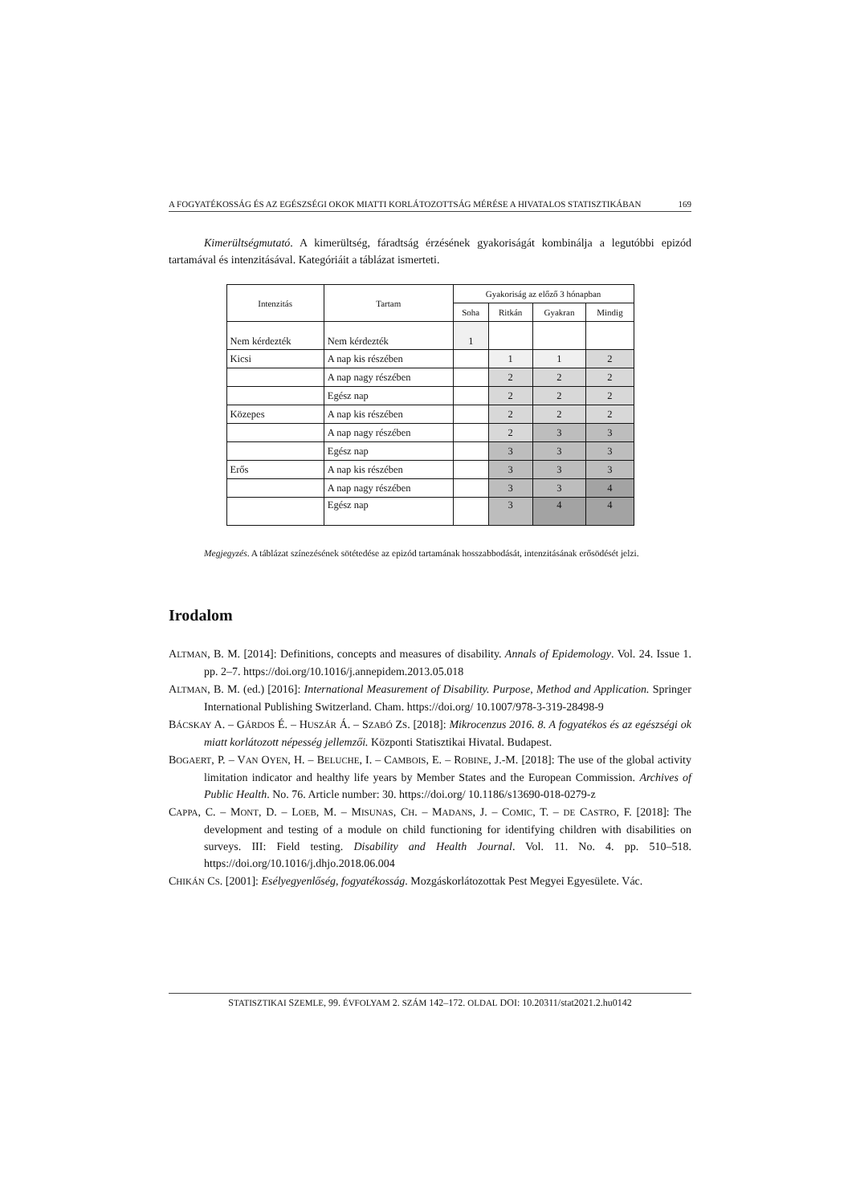A FOGYATÉKOSSÁG ÉS AZ EGÉSZSÉGI OKOK MIATTI KORLÁTOZOTTSÁG MÉRÉSE A HIVATALOS STATISZTIKÁBAN 169
Kimerültségmutató. A kimerültség, fáradtság érzésének gyakoriságát kombinálja a legutóbbi epizód tartamával és intenzitásával. Kategóriáit a táblázat ismerteti.
| Intenzitás | Tartam | Gyakoriság az előző 3 hónapban | | | |
| --- | --- | --- | --- | --- | --- |
| | | Soha | Ritkán | Gyakran | Mindig |
| Nem kérdezték | Nem kérdezték | 1 | | | |
| Kicsi | A nap kis részében | | 1 | 1 | 2 |
| | A nap nagy részében | | 2 | 2 | 2 |
| | Egész nap | | 2 | 2 | 2 |
| Közepes | A nap kis részében | | 2 | 2 | 2 |
| | A nap nagy részében | | 2 | 3 | 3 |
| | Egész nap | | 3 | 3 | 3 |
| Erős | A nap kis részében | | 3 | 3 | 3 |
| | A nap nagy részében | | 3 | 3 | 4 |
| | Egész nap | | 3 | 4 | 4 |
Megjegyzés. A táblázat színezésének sötétedése az epizód tartamának hosszabbodását, intenzitásának erősödését jelzi.
Irodalom
ALTMAN, B. M. [2014]: Definitions, concepts and measures of disability. Annals of Epidemology. Vol. 24. Issue 1. pp. 2–7. https://doi.org/10.1016/j.annepidem.2013.05.018
ALTMAN, B. M. (ed.) [2016]: International Measurement of Disability. Purpose, Method and Application. Springer International Publishing Switzerland. Cham. https://doi.org/ 10.1007/978-3-319-28498-9
BÁCSKAY A. – GÁRDOS É. – HUSZÁR Á. – SZABÓ ZS. [2018]: Mikrocenzus 2016. 8. A fogyatékos és az egészségi ok miatt korlátozott népesség jellemzői. Központi Statisztikai Hivatal. Budapest.
BOGAERT, P. – VAN OYEN, H. – BELUCHE, I. – CAMBOIS, E. – ROBINE, J.-M. [2018]: The use of the global activity limitation indicator and healthy life years by Member States and the European Commission. Archives of Public Health. No. 76. Article number: 30. https://doi.org/ 10.1186/s13690-018-0279-z
CAPPA, C. – MONT, D. – LOEB, M. – MISUNAS, CH. – MADANS, J. – COMIC, T. – DE CASTRO, F. [2018]: The development and testing of a module on child functioning for identifying children with disabilities on surveys. III: Field testing. Disability and Health Journal. Vol. 11. No. 4. pp. 510–518. https://doi.org/10.1016/j.dhjo.2018.06.004
CHIKÁN CS. [2001]: Esélyegyenlőség, fogyatékosság. Mozgáskorlátozottak Pest Megyei Egyesülete. Vác.
STATISZTIKAI SZEMLE, 99. ÉVFOLYAM 2. SZÁM 142–172. OLDAL DOI: 10.20311/stat2021.2.hu0142